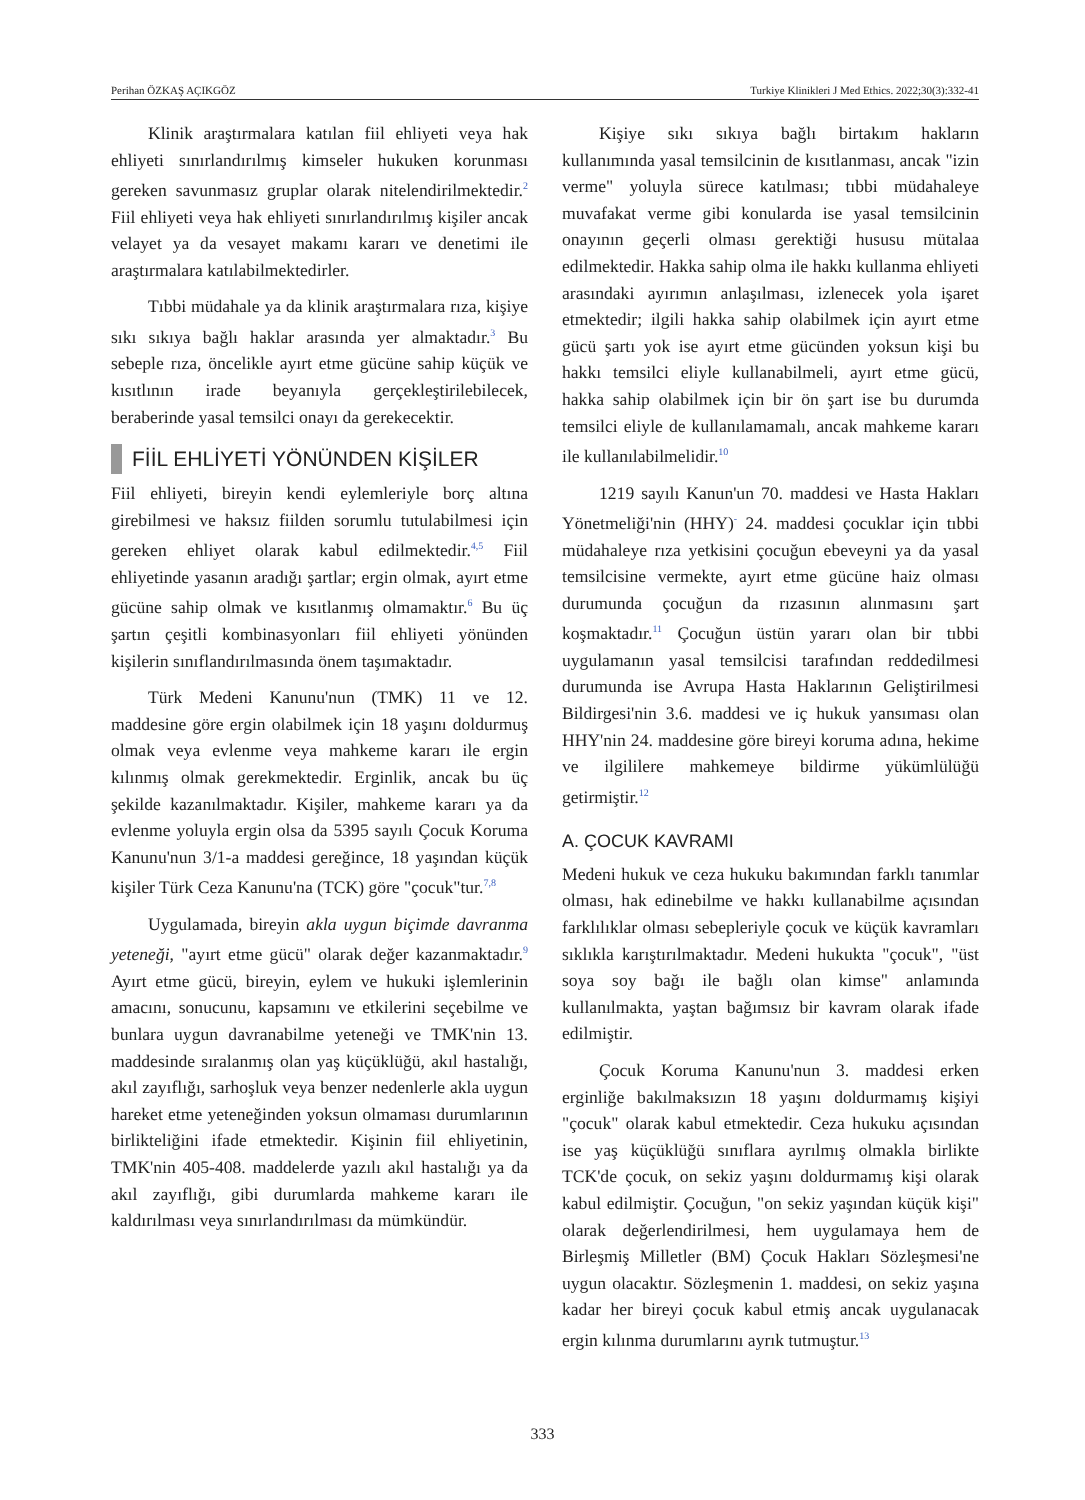Perihan ÖZKAŞ AÇIKGÖZ Turkiye Klinikleri J Med Ethics. 2022;30(3):332-41
Klinik araştırmalara katılan fiil ehliyeti veya hak ehliyeti sınırlandırılmış kimseler hukuken korunması gereken savunmasız gruplar olarak nitelendirilmektedir.<sup>2</sup> Fiil ehliyeti veya hak ehliyeti sınırlandırılmış kişiler ancak velayet ya da vesayet makamı kararı ve denetimi ile araştırmalara katılabilmektedirler.
Tıbbi müdahale ya da klinik araştırmalara rıza, kişiye sıkı sıkıya bağlı haklar arasında yer almaktadır.<sup>3</sup> Bu sebeple rıza, öncelikle ayırt etme gücüne sahip küçük ve kısıtlının irade beyanıyla gerçekleştirilebilecek, beraberinde yasal temsilci onayı da gerekecektir.
FİİL EHLİYETİ YÖNÜNDEN KİŞİLER
Fiil ehliyeti, bireyin kendi eylemleriyle borç altına girebilmesi ve haksız fiilden sorumlu tutulabilmesi için gereken ehliyet olarak kabul edilmektedir.<sup>4,5</sup> Fiil ehliyetinde yasanın aradığı şartlar; ergin olmak, ayırt etme gücüne sahip olmak ve kısıtlanmış olmamaktır.<sup>6</sup> Bu üç şartın çeşitli kombinasyonları fiil ehliyeti yönünden kişilerin sınıflandırılmasında önem taşımaktadır.
Türk Medeni Kanunu'nun (TMK) 11 ve 12. maddesine göre ergin olabilmek için 18 yaşını doldurmuş olmak veya evlenme veya mahkeme kararı ile ergin kılınmış olmak gerekmektedir. Erginlik, ancak bu üç şekilde kazanılmaktadır. Kişiler, mahkeme kararı ya da evlenme yoluyla ergin olsa da 5395 sayılı Çocuk Koruma Kanunu'nun 3/1-a maddesi gereğince, 18 yaşından küçük kişiler Türk Ceza Kanunu'na (TCK) göre "çocuk"tur.<sup>7,8</sup>
Uygulamada, bireyin akla uygun biçimde davranma yeteneği, "ayırt etme gücü" olarak değer kazanmaktadır.<sup>9</sup> Ayırt etme gücü, bireyin, eylem ve hukuki işlemlerinin amacını, sonucunu, kapsamını ve etkilerini seçebilme ve bunlara uygun davranabilme yeteneği ve TMK'nin 13. maddesinde sıralanmış olan yaş küçüklüğü, akıl hastalığı, akıl zayıflığı, sarhoşluk veya benzer nedenlerle akla uygun hareket etme yeteneğinden yoksun olmaması durumlarının birlikteliğini ifade etmektedir. Kişinin fiil ehliyetinin, TMK'nin 405-408. maddelerde yazılı akıl hastalığı ya da akıl zayıflığı, gibi durumlarda mahkeme kararı ile kaldırılması veya sınırlandırılması da mümkündür.
Kişiye sıkı sıkıya bağlı birtakım hakların kullanımında yasal temsilcinin de kısıtlanması, ancak "izin verme" yoluyla sürece katılması; tıbbi müdahaleye muvafakat verme gibi konularda ise yasal temsilcinin onayının geçerli olması gerektiği hususu mütalaa edilmektedir. Hakka sahip olma ile hakkı kullanma ehliyeti arasındaki ayırımın anlaşılması, izlenecek yola işaret etmektedir; ilgili hakka sahip olabilmek için ayırt etme gücü şartı yok ise ayırt etme gücünden yoksun kişi bu hakkı temsilci eliyle kullanabilmeli, ayırt etme gücü, hakka sahip olabilmek için bir ön şart ise bu durumda temsilci eliyle de kullanılamamalı, ancak mahkeme kararı ile kullanılabilmelidir.<sup>10</sup>
1219 sayılı Kanun'un 70. maddesi ve Hasta Hakları Yönetmeliği'nin (HHY)<sup>-</sup> 24. maddesi çocuklar için tıbbi müdahaleye rıza yetkisini çocuğun ebeveyni ya da yasal temsilcisine vermekte, ayırt etme gücüne haiz olması durumunda çocuğun da rızasının alınmasını şart koşmaktadır.<sup>11</sup> Çocuğun üstün yararı olan bir tıbbi uygulamanın yasal temsilcisi tarafından reddedilmesi durumunda ise Avrupa Hasta Haklarının Geliştirilmesi Bildirgesi'nin 3.6. maddesi ve iç hukuk yansıması olan HHY'nin 24. maddesine göre bireyi koruma adına, hekime ve ilgililere mahkemeye bildirme yükümlülüğü getirmiştir.<sup>12</sup>
A. ÇOCUK KAVRAMI
Medeni hukuk ve ceza hukuku bakımından farklı tanımlar olması, hak edinebilme ve hakkı kullanabilme açısından farklılıklar olması sebepleriyle çocuk ve küçük kavramları sıklıkla karıştırılmaktadır. Medeni hukukta "çocuk", "üst soya soy bağı ile bağlı olan kimse" anlamında kullanılmakta, yaştan bağımsız bir kavram olarak ifade edilmiştir.
Çocuk Koruma Kanunu'nun 3. maddesi erken erginliğe bakılmaksızın 18 yaşını doldurmamış kişiyi "çocuk" olarak kabul etmektedir. Ceza hukuku açısından ise yaş küçüklüğü sınıflara ayrılmış olmakla birlikte TCK'de çocuk, on sekiz yaşını doldurmamış kişi olarak kabul edilmiştir. Çocuğun, "on sekiz yaşından küçük kişi" olarak değerlendirilmesi, hem uygulamaya hem de Birleşmiş Milletler (BM) Çocuk Hakları Sözleşmesi'ne uygun olacaktır. Sözleşmenin 1. maddesi, on sekiz yaşına kadar her bireyi çocuk kabul etmiş ancak uygulanacak ergin kılınma durumlarını ayrık tutmuştur.<sup>13</sup>
333